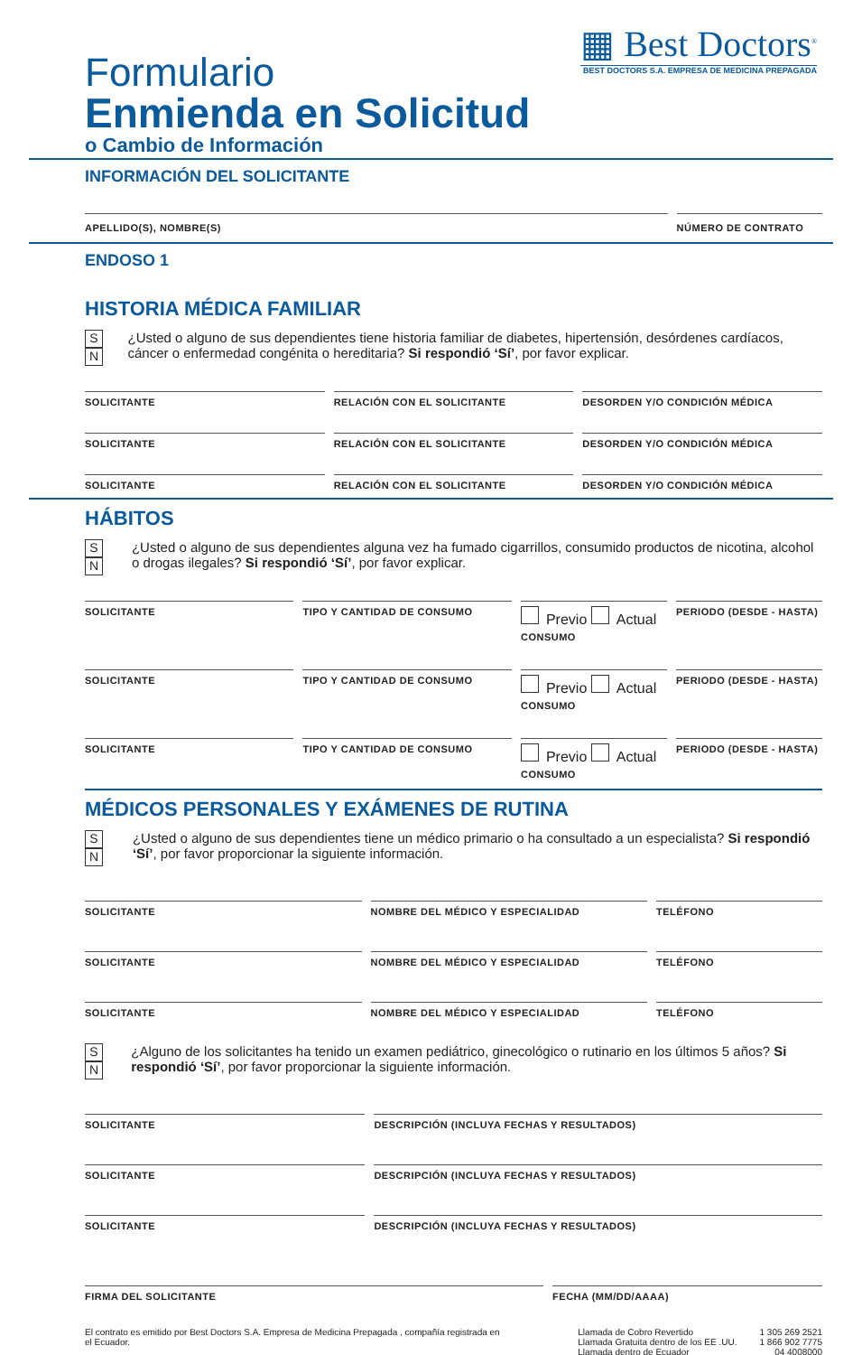Formulario
Enmienda en Solicitud
o Cambio de Información
▦ Best Doctors<sup>®</sup>
BEST DOCTORS S.A. EMPRESA DE MEDICINA PREPAGADA
INFORMACIÓN DEL SOLICITANTE
APELLIDO(S), NOMBRE(S) NÚMERO DE CONTRATO
ENDOSO 1
HISTORIA MÉDICA FAMILIAR
S N
¿Usted o alguno de sus dependientes tiene historia familiar de diabetes, hipertensión, desórdenes cardíacos, cáncer o enfermedad congénita o hereditaria? Si respondió ‘Sí’, por favor explicar.
SOLICITANTE RELACIÓN CON EL SOLICITANTE DESORDEN Y/O CONDICIÓN MÉDICA
SOLICITANTE RELACIÓN CON EL SOLICITANTE DESORDEN Y/O CONDICIÓN MÉDICA
SOLICITANTE RELACIÓN CON EL SOLICITANTE DESORDEN Y/O CONDICIÓN MÉDICA
HÁBITOS
S N
¿Usted o alguno de sus dependientes alguna vez ha fumado cigarrillos, consumido productos de nicotina, alcohol o drogas ilegales? Si respondió ‘Sí’, por favor explicar.
SOLICITANTE TIPO Y CANTIDAD DE CONSUMO
Previo Actual
CONSUMO
PERIODO (DESDE - HASTA)
SOLICITANTE TIPO Y CANTIDAD DE CONSUMO
Previo Actual
CONSUMO
PERIODO (DESDE - HASTA)
SOLICITANTE TIPO Y CANTIDAD DE CONSUMO
Previo Actual
CONSUMO
PERIODO (DESDE - HASTA)
MÉDICOS PERSONALES Y EXÁMENES DE RUTINA
S N
¿Usted o alguno de sus dependientes tiene un médico primario o ha consultado a un especialista? Si respondió ‘Sí’, por favor proporcionar la siguiente información.
SOLICITANTE NOMBRE DEL MÉDICO Y ESPECIALIDAD
TELÉFONO
SOLICITANTE NOMBRE DEL MÉDICO Y ESPECIALIDAD
TELÉFONO
SOLICITANTE NOMBRE DEL MÉDICO Y ESPECIALIDAD
TELÉFONO
S N
¿Alguno de los solicitantes ha tenido un examen pediátrico, ginecológico o rutinario en los últimos 5 años? Si respondió ‘Sí’, por favor proporcionar la siguiente información.
SOLICITANTE DESCRIPCIÓN (INCLUYA FECHAS Y RESULTADOS)
SOLICITANTE DESCRIPCIÓN (INCLUYA FECHAS Y RESULTADOS)
SOLICITANTE DESCRIPCIÓN (INCLUYA FECHAS Y RESULTADOS)
FIRMA DEL SOLICITANTE FECHA (MM/DD/AAAA)
El contrato es emitido por Best Doctors S.A. Empresa de Medicina Prepagada , compañía registrada en el Ecuador.
Llamada de Cobro Revertido
Llamada Gratuita dentro de los EE .UU.
Llamada dentro de Ecuador
1 305 269 2521
1 866 902 7775
04 4008000